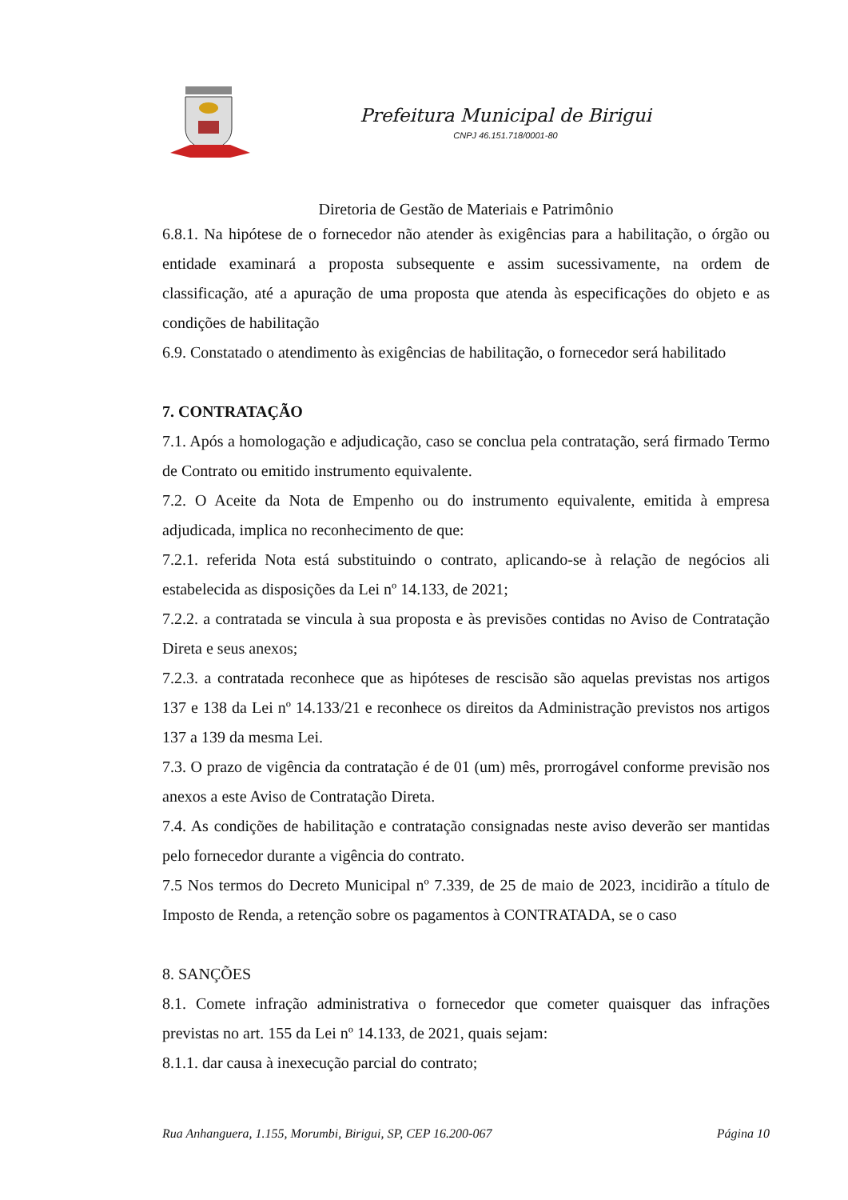Prefeitura Municipal de Birigui
CNPJ 46.151.718/0001-80
Diretoria de Gestão de Materiais e Patrimônio
6.8.1. Na hipótese de o fornecedor não atender às exigências para a habilitação, o órgão ou entidade examinará a proposta subsequente e assim sucessivamente, na ordem de classificação, até a apuração de uma proposta que atenda às especificações do objeto e as condições de habilitação
6.9. Constatado o atendimento às exigências de habilitação, o fornecedor será habilitado
7. CONTRATAÇÃO
7.1. Após a homologação e adjudicação, caso se conclua pela contratação, será firmado Termo de Contrato ou emitido instrumento equivalente.
7.2. O Aceite da Nota de Empenho ou do instrumento equivalente, emitida à empresa adjudicada, implica no reconhecimento de que:
7.2.1. referida Nota está substituindo o contrato, aplicando-se à relação de negócios ali estabelecida as disposições da Lei nº 14.133, de 2021;
7.2.2. a contratada se vincula à sua proposta e às previsões contidas no Aviso de Contratação Direta e seus anexos;
7.2.3. a contratada reconhece que as hipóteses de rescisão são aquelas previstas nos artigos 137 e 138 da Lei nº 14.133/21 e reconhece os direitos da Administração previstos nos artigos 137 a 139 da mesma Lei.
7.3. O prazo de vigência da contratação é de 01 (um) mês, prorrogável conforme previsão nos anexos a este Aviso de Contratação Direta.
7.4. As condições de habilitação e contratação consignadas neste aviso deverão ser mantidas pelo fornecedor durante a vigência do contrato.
7.5 Nos termos do Decreto Municipal nº 7.339, de 25 de maio de 2023, incidirão a título de Imposto de Renda, a retenção sobre os pagamentos à CONTRATADA, se o caso
8. SANÇÕES
8.1. Comete infração administrativa o fornecedor que cometer quaisquer das infrações previstas no art. 155 da Lei nº 14.133, de 2021, quais sejam:
8.1.1. dar causa à inexecução parcial do contrato;
Rua Anhanguera, 1.155, Morumbi, Birigui, SP, CEP 16.200-067 Página 10